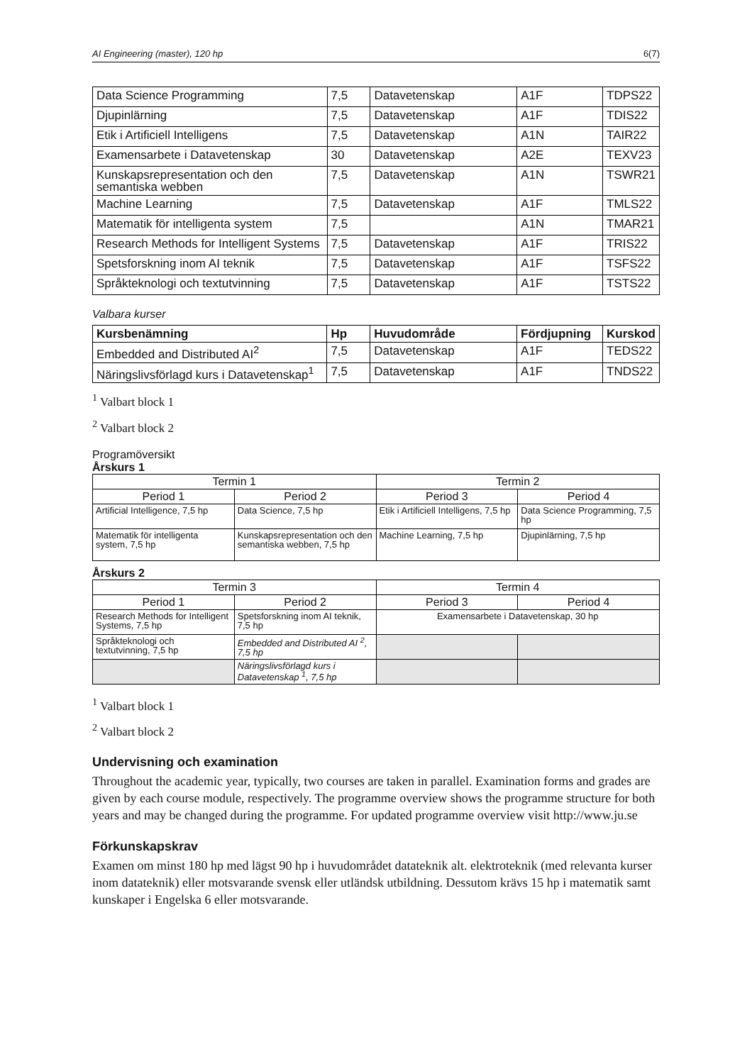AI Engineering (master), 120 hp 6(7)
| Data Science Programming | 7,5 | Datavetenskap | A1F | TDPS22 |
| Djupinlärning | 7,5 | Datavetenskap | A1F | TDIS22 |
| Etik i Artificiell Intelligens | 7,5 | Datavetenskap | A1N | TAIR22 |
| Examensarbete i Datavetenskap | 30 | Datavetenskap | A2E | TEXV23 |
| Kunskapsrepresentation och den semantiska webben | 7,5 | Datavetenskap | A1N | TSWR21 |
| Machine Learning | 7,5 | Datavetenskap | A1F | TMLS22 |
| Matematik för intelligenta system | 7,5 | | A1N | TMAR21 |
| Research Methods for Intelligent Systems | 7,5 | Datavetenskap | A1F | TRIS22 |
| Spetsforskning inom AI teknik | 7,5 | Datavetenskap | A1F | TSFS22 |
| Språkteknologi och textutvinning | 7,5 | Datavetenskap | A1F | TSTS22 |
Valbara kurser
| Kursbenämning | Hp | Huvudområde | Fördjupning | Kurskod |
| --- | --- | --- | --- | --- |
| Embedded and Distributed AI<sup>2</sup> | 7,5 | Datavetenskap | A1F | TEDS22 |
| Näringslivsförlagd kurs i Datavetenskap<sup>1</sup> | 7,5 | Datavetenskap | A1F | TNDS22 |
<sup>1</sup> Valbart block 1
<sup>2</sup> Valbart block 2
Programöversikt
Årskurs 1
| Termin 1 | | Termin 2 | |
| Period 1 | Period 2 | Period 3 | Period 4 |
| Artificial Intelligence, 7,5 hp | Data Science, 7,5 hp | Etik i Artificiell Intelligens, 7,5 hp | Data Science Programming, 7,5 hp |
| Matematik för intelligenta system, 7,5 hp | Kunskapsrepresentation och den semantiska webben, 7,5 hp | Machine Learning, 7,5 hp | Djupinlärning, 7,5 hp |
Årskurs 2
| Termin 3 | | Termin 4 | |
| Period 1 | Period 2 | Period 3 | Period 4 |
| Research Methods for Intelligent Systems, 7,5 hp | Spetsforskning inom AI teknik, 7,5 hp | Examensarbete i Datavetenskap, 30 hp | |
| Språkteknologi och textutvinning, 7,5 hp | Embedded and Distributed AI <sup>2</sup>, 7,5 hp | | |
| | Näringslivsförlagd kurs i Datavetenskap <sup>1</sup>, 7,5 hp | | |
<sup>1</sup> Valbart block 1
<sup>2</sup> Valbart block 2
Undervisning och examination
Throughout the academic year, typically, two courses are taken in parallel. Examination forms and grades are given by each course module, respectively. The programme overview shows the programme structure for both years and may be changed during the programme. For updated programme overview visit http://www.ju.se
Förkunskapskrav
Examen om minst 180 hp med lägst 90 hp i huvudområdet datateknik alt. elektroteknik (med relevanta kurser inom datateknik) eller motsvarande svensk eller utländsk utbildning. Dessutom krävs 15 hp i matematik samt kunskaper i Engelska 6 eller motsvarande.